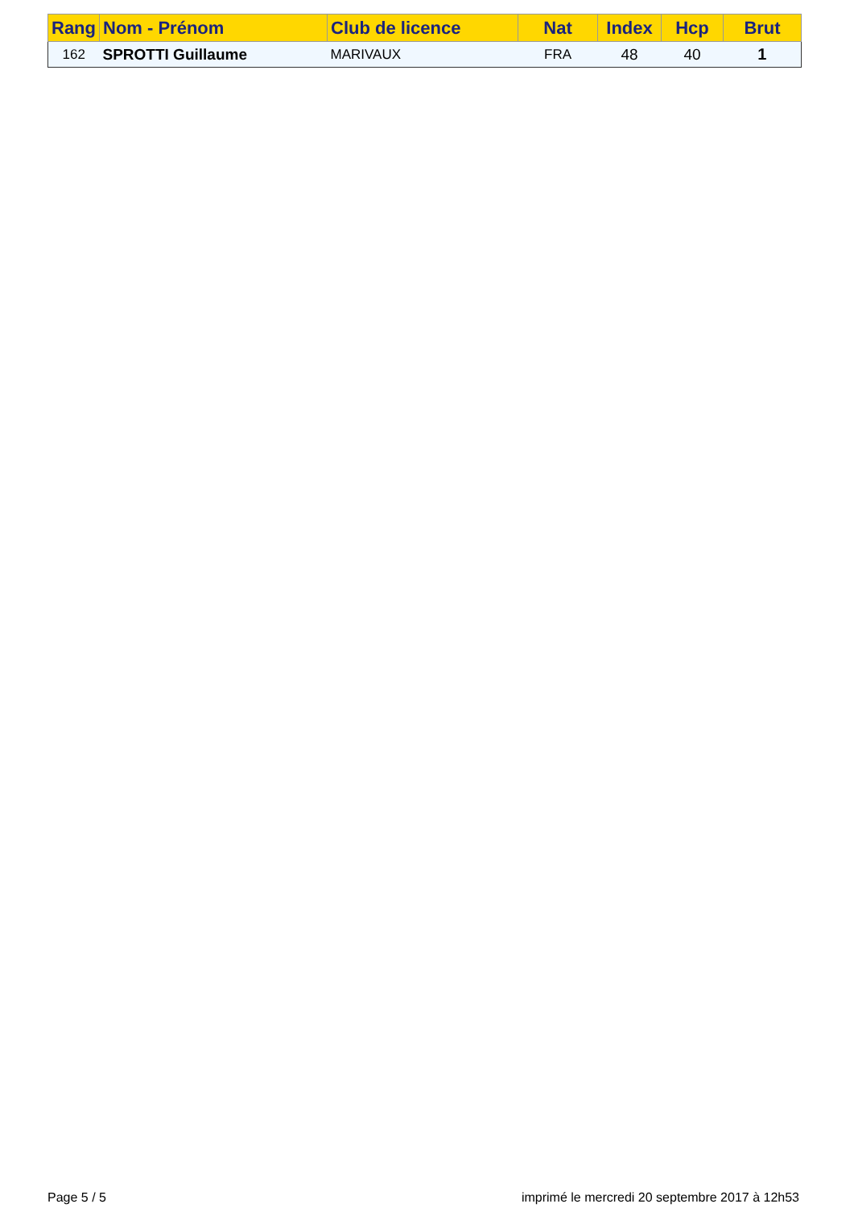| Rang | Nom - Prénom | Club de licence | Nat | Index | Hcp | Brut |
| --- | --- | --- | --- | --- | --- | --- |
| 162 | SPROTTI Guillaume | MARIVAUX | FRA | 48 | 40 | 1 |
Page 5 / 5 imprimé le mercredi 20 septembre 2017 à 12h53